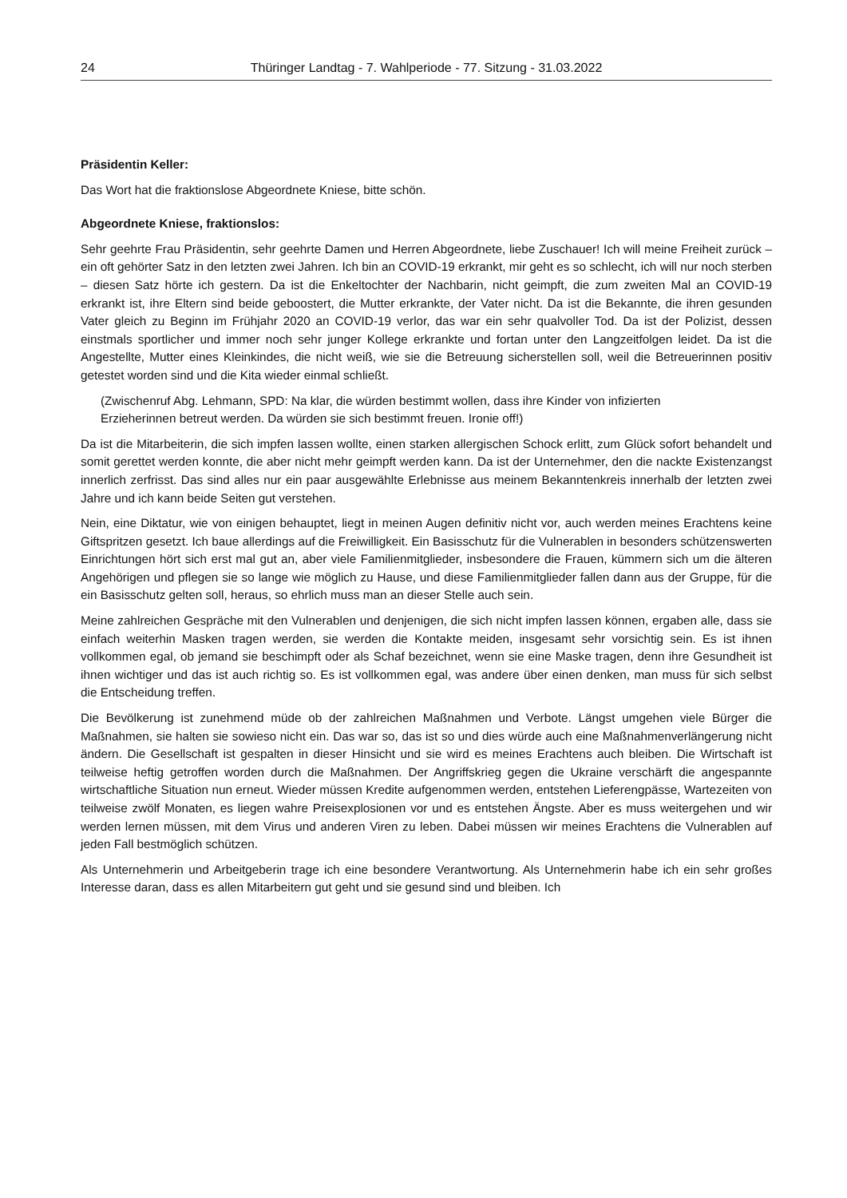24 Thüringer Landtag - 7. Wahlperiode - 77. Sitzung - 31.03.2022
Präsidentin Keller:
Das Wort hat die fraktionslose Abgeordnete Kniese, bitte schön.
Abgeordnete Kniese, fraktionslos:
Sehr geehrte Frau Präsidentin, sehr geehrte Damen und Herren Abgeordnete, liebe Zuschauer! Ich will meine Freiheit zurück – ein oft gehörter Satz in den letzten zwei Jahren. Ich bin an COVID-19 erkrankt, mir geht es so schlecht, ich will nur noch sterben – diesen Satz hörte ich gestern. Da ist die Enkeltochter der Nachbarin, nicht geimpft, die zum zweiten Mal an COVID-19 erkrankt ist, ihre Eltern sind beide geboostert, die Mutter erkrankte, der Vater nicht. Da ist die Bekannte, die ihren gesunden Vater gleich zu Beginn im Frühjahr 2020 an COVID-19 verlor, das war ein sehr qualvoller Tod. Da ist der Polizist, dessen einstmals sportlicher und immer noch sehr junger Kollege erkrankte und fortan unter den Langzeitfolgen leidet. Da ist die Angestellte, Mutter eines Kleinkindes, die nicht weiß, wie sie die Betreuung sicherstellen soll, weil die Betreuerinnen positiv getestet worden sind und die Kita wieder einmal schließt.
(Zwischenruf Abg. Lehmann, SPD: Na klar, die würden bestimmt wollen, dass ihre Kinder von infizierten Erzieherinnen betreut werden. Da würden sie sich bestimmt freuen. Ironie off!)
Da ist die Mitarbeiterin, die sich impfen lassen wollte, einen starken allergischen Schock erlitt, zum Glück sofort behandelt und somit gerettet werden konnte, die aber nicht mehr geimpft werden kann. Da ist der Unternehmer, den die nackte Existenzangst innerlich zerfrisst. Das sind alles nur ein paar ausgewählte Erlebnisse aus meinem Bekanntenkreis innerhalb der letzten zwei Jahre und ich kann beide Seiten gut verstehen.
Nein, eine Diktatur, wie von einigen behauptet, liegt in meinen Augen definitiv nicht vor, auch werden meines Erachtens keine Giftspritzen gesetzt. Ich baue allerdings auf die Freiwilligkeit. Ein Basisschutz für die Vulnerablen in besonders schützenswerten Einrichtungen hört sich erst mal gut an, aber viele Familienmitglieder, insbesondere die Frauen, kümmern sich um die älteren Angehörigen und pflegen sie so lange wie möglich zu Hause, und diese Familienmitglieder fallen dann aus der Gruppe, für die ein Basisschutz gelten soll, heraus, so ehrlich muss man an dieser Stelle auch sein.
Meine zahlreichen Gespräche mit den Vulnerablen und denjenigen, die sich nicht impfen lassen können, ergaben alle, dass sie einfach weiterhin Masken tragen werden, sie werden die Kontakte meiden, insgesamt sehr vorsichtig sein. Es ist ihnen vollkommen egal, ob jemand sie beschimpft oder als Schaf bezeichnet, wenn sie eine Maske tragen, denn ihre Gesundheit ist ihnen wichtiger und das ist auch richtig so. Es ist vollkommen egal, was andere über einen denken, man muss für sich selbst die Entscheidung treffen.
Die Bevölkerung ist zunehmend müde ob der zahlreichen Maßnahmen und Verbote. Längst umgehen viele Bürger die Maßnahmen, sie halten sie sowieso nicht ein. Das war so, das ist so und dies würde auch eine Maßnahmenverlängerung nicht ändern. Die Gesellschaft ist gespalten in dieser Hinsicht und sie wird es meines Erachtens auch bleiben. Die Wirtschaft ist teilweise heftig getroffen worden durch die Maßnahmen. Der Angriffskrieg gegen die Ukraine verschärft die angespannte wirtschaftliche Situation nun erneut. Wieder müssen Kredite aufgenommen werden, entstehen Lieferengpässe, Wartezeiten von teilweise zwölf Monaten, es liegen wahre Preisexplosionen vor und es entstehen Ängste. Aber es muss weitergehen und wir werden lernen müssen, mit dem Virus und anderen Viren zu leben. Dabei müssen wir meines Erachtens die Vulnerablen auf jeden Fall bestmöglich schützen.
Als Unternehmerin und Arbeitgeberin trage ich eine besondere Verantwortung. Als Unternehmerin habe ich ein sehr großes Interesse daran, dass es allen Mitarbeitern gut geht und sie gesund sind und bleiben. Ich